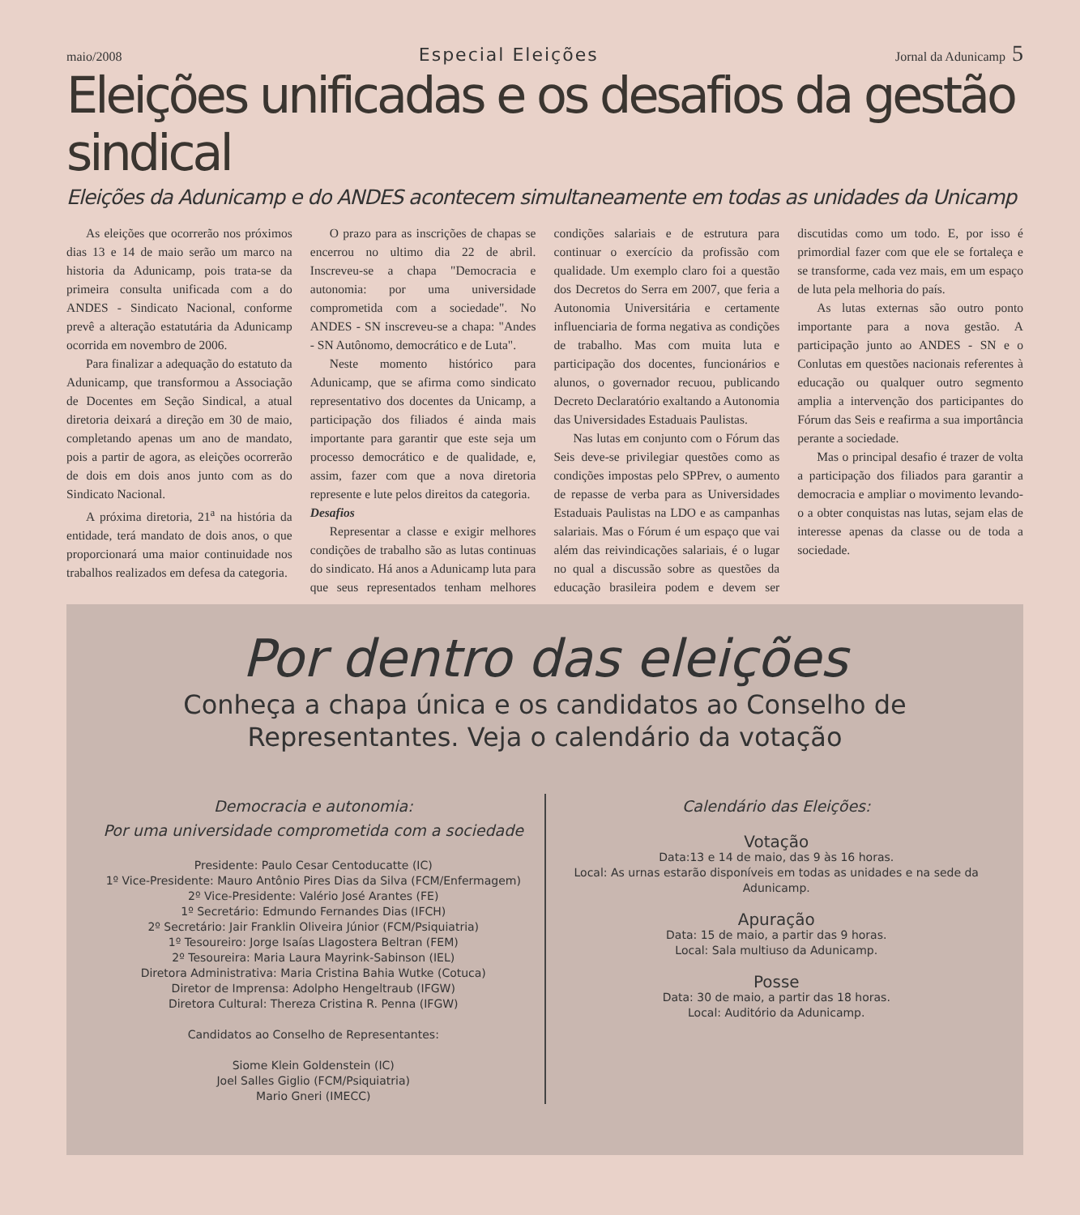maio/2008
Especial Eleições
Jornal da Adunicamp 5
Eleições unificadas e os desafios da gestão sindical
Eleições da Adunicamp e do ANDES acontecem simultaneamente em todas as unidades da Unicamp
As eleições que ocorrerão nos próximos dias 13 e 14 de maio serão um marco na historia da Adunicamp, pois trata-se da primeira consulta unificada com a do ANDES - Sindicato Nacional, conforme prevê a alteração estatutária da Adunicamp ocorrida em novembro de 2006.
Para finalizar a adequação do estatuto da Adunicamp, que transformou a Associação de Docentes em Seção Sindical, a atual diretoria deixará a direção em 30 de maio, completando apenas um ano de mandato, pois a partir de agora, as eleições ocorrerão de dois em dois anos junto com as do Sindicato Nacional.
A próxima diretoria, 21<sup>a</sup> na história da entidade, terá mandato de dois anos, o que proporcionará uma maior continuidade nos trabalhos realizados em defesa da categoria.
O prazo para as inscrições de chapas se encerrou no ultimo dia 22 de abril. Inscreveu-se a chapa "Democracia e autonomia: por uma universidade comprometida com a sociedade". No ANDES - SN inscreveu-se a chapa: "Andes - SN Autônomo, democrático e de Luta".
Neste momento histórico para Adunicamp, que se afirma como sindicato representativo dos docentes da Unicamp, a participação dos filiados é ainda mais importante para garantir que este seja um processo democrático e de qualidade, e, assim, fazer com que a nova diretoria represente e lute pelos direitos da categoria.
Desafios
Representar a classe e exigir melhores condições de trabalho são as lutas continuas do sindicato. Há anos a Adunicamp luta para que seus representados tenham melhores condições salariais e de estrutura para continuar o exercício da profissão com qualidade. Um exemplo claro foi a questão dos Decretos do Serra em 2007, que feria a Autonomia Universitária e certamente influenciaria de forma negativa as condições de trabalho. Mas com muita luta e participação dos docentes, funcionários e alunos, o governador recuou, publicando Decreto Declaratório exaltando a Autonomia das Universidades Estaduais Paulistas.
Nas lutas em conjunto com o Fórum das Seis deve-se privilegiar questões como as condições impostas pelo SPPrev, o aumento de repasse de verba para as Universidades Estaduais Paulistas na LDO e as campanhas salariais. Mas o Fórum é um espaço que vai além das reivindicações salariais, é o lugar no qual a discussão sobre as questões da educação brasileira podem e devem ser discutidas como um todo. E, por isso é primordial fazer com que ele se fortaleça e se transforme, cada vez mais, em um espaço de luta pela melhoria do país.
As lutas externas são outro ponto importante para a nova gestão. A participação junto ao ANDES - SN e o Conlutas em questões nacionais referentes à educação ou qualquer outro segmento amplia a intervenção dos participantes do Fórum das Seis e reafirma a sua importância perante a sociedade.
Mas o principal desafio é trazer de volta a participação dos filiados para garantir a democracia e ampliar o movimento levando-o a obter conquistas nas lutas, sejam elas de interesse apenas da classe ou de toda a sociedade.
Por dentro das eleições
Conheça a chapa única e os candidatos ao Conselho de Representantes. Veja o calendário da votação
Democracia e autonomia:
Por uma universidade comprometida com a sociedade
Presidente: Paulo Cesar Centoducatte (IC)
1º Vice-Presidente: Mauro Antônio Pires Dias da Silva (FCM/Enfermagem)
2º Vice-Presidente: Valério José Arantes (FE)
1º Secretário: Edmundo Fernandes Dias (IFCH)
2º Secretário: Jair Franklin Oliveira Júnior (FCM/Psiquiatria)
1º Tesoureiro: Jorge Isaías Llagostera Beltran (FEM)
2º Tesoureira: Maria Laura Mayrink-Sabinson (IEL)
Diretora Administrativa: Maria Cristina Bahia Wutke (Cotuca)
Diretor de Imprensa: Adolpho Hengeltraub (IFGW)
Diretora Cultural: Thereza Cristina R. Penna (IFGW)
Candidatos ao Conselho de Representantes:
Siome Klein Goldenstein (IC)
Joel Salles Giglio (FCM/Psiquiatria)
Mario Gneri (IMECC)
Calendário das Eleições:
Votação
Data:13 e 14 de maio, das 9 às 16 horas.
Local: As urnas estarão disponíveis em todas as unidades e na sede da Adunicamp.
Apuração
Data: 15 de maio, a partir das 9 horas.
Local: Sala multiuso da Adunicamp.
Posse
Data: 30 de maio, a partir das 18 horas.
Local: Auditório da Adunicamp.